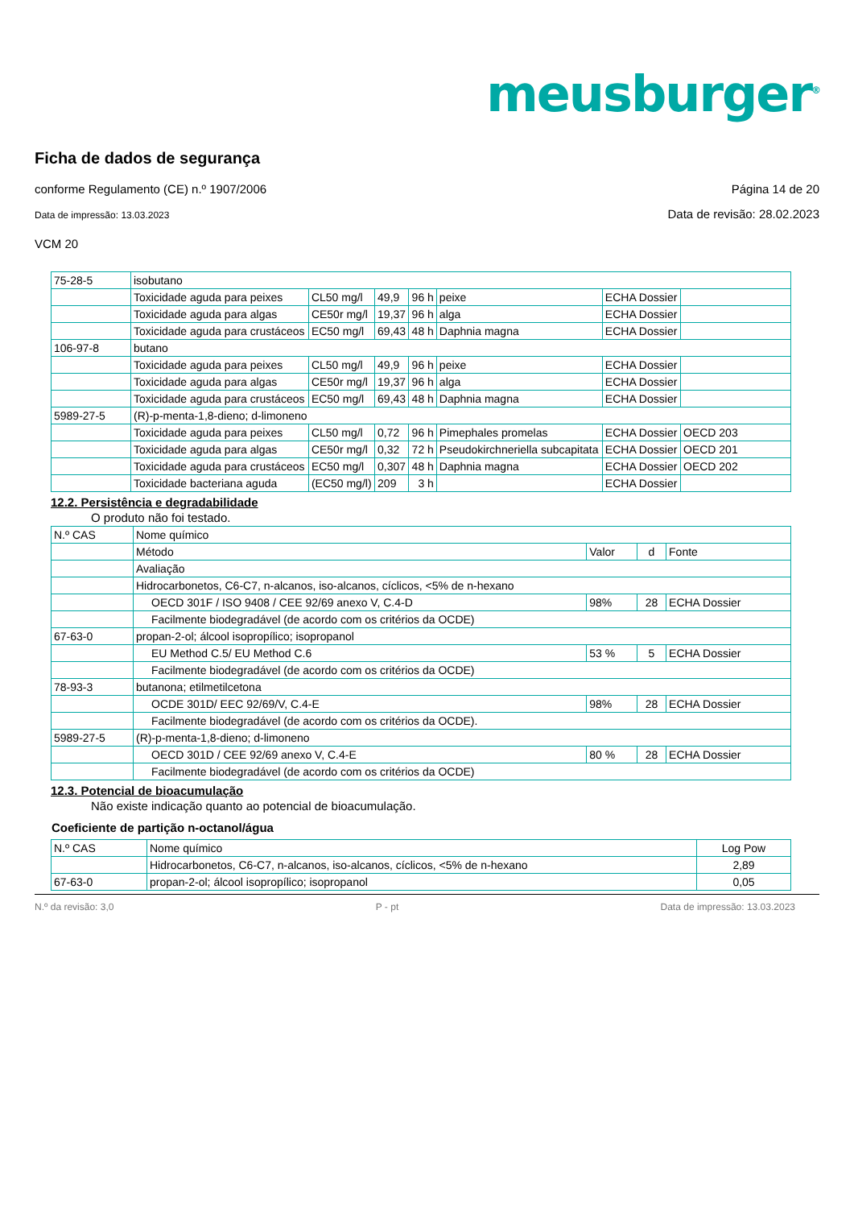meusburger<sup>®</sup>
Ficha de dados de segurança
conforme Regulamento (CE) n.º 1907/2006 Página 14 de 20
Data de impressão: 13.03.2023 Data de revisão: 28.02.2023
VCM 20
| 75-28-5 | isobutano | | | | | | |
| | Toxicidade aguda para peixes | CL50 mg/l | 49,9 | 96 h | peixe | ECHA Dossier | |
| | Toxicidade aguda para algas | CE50r mg/l | 19,37 | 96 h | alga | ECHA Dossier | |
| | Toxicidade aguda para crustáceos | EC50 mg/l | 69,43 | 48 h | Daphnia magna | ECHA Dossier | |
| 106-97-8 | butano | | | | | | |
| | Toxicidade aguda para peixes | CL50 mg/l | 49,9 | 96 h | peixe | ECHA Dossier | |
| | Toxicidade aguda para algas | CE50r mg/l | 19,37 | 96 h | alga | ECHA Dossier | |
| | Toxicidade aguda para crustáceos | EC50 mg/l | 69,43 | 48 h | Daphnia magna | ECHA Dossier | |
| 5989-27-5 | (R)-p-menta-1,8-dieno; d-limoneno | | | | | | |
| | Toxicidade aguda para peixes | CL50 mg/l | 0,72 | 96 h | Pimephales promelas | ECHA Dossier | OECD 203 |
| | Toxicidade aguda para algas | CE50r mg/l | 0,32 | 72 h | Pseudokirchneriella subcapitata | ECHA Dossier | OECD 201 |
| | Toxicidade aguda para crustáceos | EC50 mg/l | 0,307 | 48 h | Daphnia magna | ECHA Dossier | OECD 202 |
| | Toxicidade bacteriana aguda | (EC50 mg/l) | 209 | 3 h | | ECHA Dossier | |
12.2. Persistência e degradabilidade
O produto não foi testado.
| N.º CAS | Nome químico | | | |
| | Método | Valor | d | Fonte |
| | Avaliação | | | |
| | Hidrocarbonetos, C6-C7, n-alcanos, iso-alcanos, cíclicos, <5% de n-hexano | | | |
| | OECD 301F / ISO 9408 / CEE 92/69 anexo V, C.4-D | 98% | 28 | ECHA Dossier |
| | Facilmente biodegradável (de acordo com os critérios da OCDE) | | | |
| 67-63-0 | propan-2-ol; álcool isopropílico; isopropanol | | | |
| | EU Method C.5/ EU Method C.6 | 53 % | 5 | ECHA Dossier |
| | Facilmente biodegradável (de acordo com os critérios da OCDE) | | | |
| 78-93-3 | butanona; etilmetilcetona | | | |
| | OCDE 301D/ EEC 92/69/V, C.4-E | 98% | 28 | ECHA Dossier |
| | Facilmente biodegradável (de acordo com os critérios da OCDE). | | | |
| 5989-27-5 | (R)-p-menta-1,8-dieno; d-limoneno | | | |
| | OECD 301D / CEE 92/69 anexo V, C.4-E | 80 % | 28 | ECHA Dossier |
| | Facilmente biodegradável (de acordo com os critérios da OCDE) | | | |
12.3. Potencial de bioacumulação
Não existe indicação quanto ao potencial de bioacumulação.
Coeficiente de partição n-octanol/água
| N.º CAS | Nome químico | Log Pow |
| | Hidrocarbonetos, C6-C7, n-alcanos, iso-alcanos, cíclicos, <5% de n-hexano | 2,89 |
| 67-63-0 | propan-2-ol; álcool isopropílico; isopropanol | 0,05 |
N.º da revisão: 3,0 P - pt Data de impressão: 13.03.2023